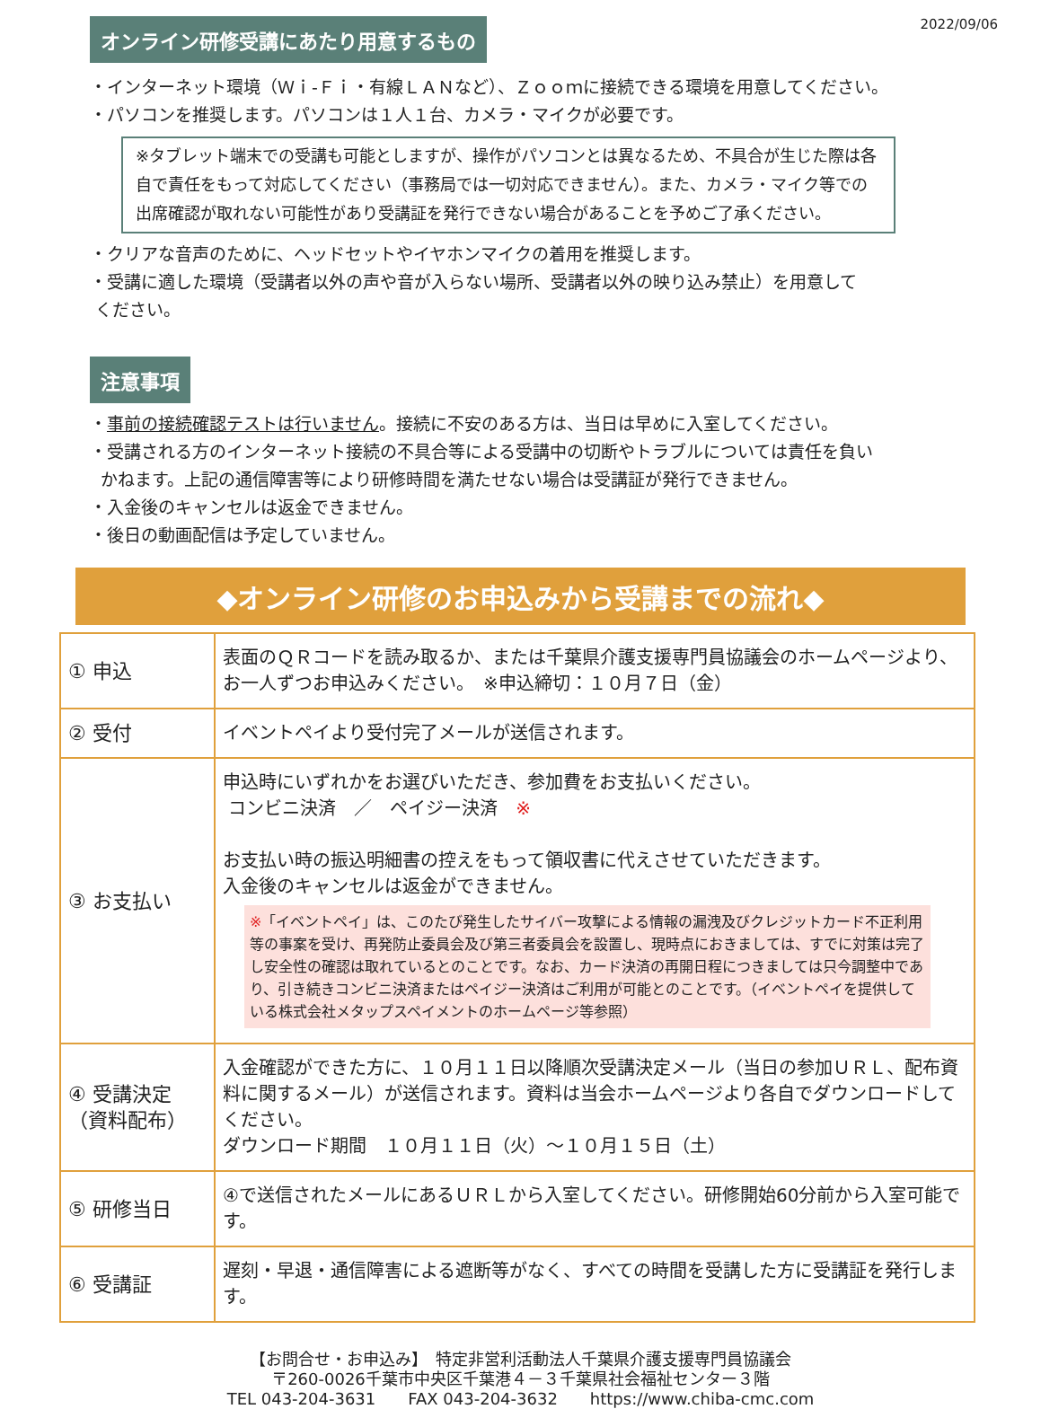2022/09/06
オンライン研修受講にあたり用意するもの
・インターネット環境（Ｗｉ-Ｆｉ・有線ＬＡＮなど）、Ｚｏｏｍに接続できる環境を用意してください。
・パソコンを推奨します。パソコンは１人１台、カメラ・マイクが必要です。
※タブレット端末での受講も可能としますが、操作がパソコンとは異なるため、不具合が生じた際は各自で責任をもって対応してください（事務局では一切対応できません）。また、カメラ・マイク等での出席確認が取れない可能性があり受講証を発行できない場合があることを予めご了承ください。
・クリアな音声のために、ヘッドセットやイヤホンマイクの着用を推奨します。
・受講に適した環境（受講者以外の声や音が入らない場所、受講者以外の映り込み禁止）を用意して
ください。
注意事項
・事前の接続確認テストは行いません。接続に不安のある方は、当日は早めに入室してください。
・受講される方のインターネット接続の不具合等による受講中の切断やトラブルについては責任を負い
かねます。上記の通信障害等により研修時間を満たせない場合は受講証が発行できません。
・入金後のキャンセルは返金できません。
・後日の動画配信は予定していません。
◆オンライン研修のお申込みから受講までの流れ◆
| ① 申込 | 表面のＱＲコードを読み取るか、または千葉県介護支援専門員協議会のホームページより、お一人ずつお申込みください。 ※申込締切：１０月７日（金） |
| ② 受付 | イベントペイより受付完了メールが送信されます。 |
| ③ お支払い | 申込時にいずれかをお選びいただき、参加費をお支払いください。 コンビニ決済 ／ ペイジー決済 ※ お支払い時の振込明細書の控えをもって領収書に代えさせていただきます。 入金後のキャンセルは返金ができません。 ※ 「イベントペイ」は、このたび発生したサイバー攻撃による情報の漏洩及びクレジットカード不正利用等の事案を受け、再発防止委員会及び第三者委員会を設置し、現時点におきましては、すでに対策は完了し安全性の確認は取れているとのことです。なお、カード決済の再開日程につきましては只今調整中であり、引き続きコンビニ決済またはペイジー決済はご利用が可能とのことです。（イベントペイを提供している株式会社メタップスペイメントのホームページ等参照） |
| ④ 受講決定 （資料配布） | 入金確認ができた方に、１０月１１日以降順次受講決定メール（当日の参加ＵＲＬ、配布資料に関するメール）が送信されます。資料は当会ホームページより各自でダウンロードしてください。 ダウンロード期間 １０月１１日（火）～１０月１５日（土） |
| ⑤ 研修当日 | ④で送信されたメールにあるＵＲＬから入室してください。研修開始60分前から入室可能です。 |
| ⑥ 受講証 | 遅刻・早退・通信障害による遮断等がなく、すべての時間を受講した方に受講証を発行します。 |
【お問合せ・お申込み】　特定非営利活動法人千葉県介護支援専門員協議会
〒260-0026千葉市中央区千葉港４－３千葉県社会福祉センター３階
TEL 043-204-3631　　FAX 043-204-3632　　https://www.chiba-cmc.com